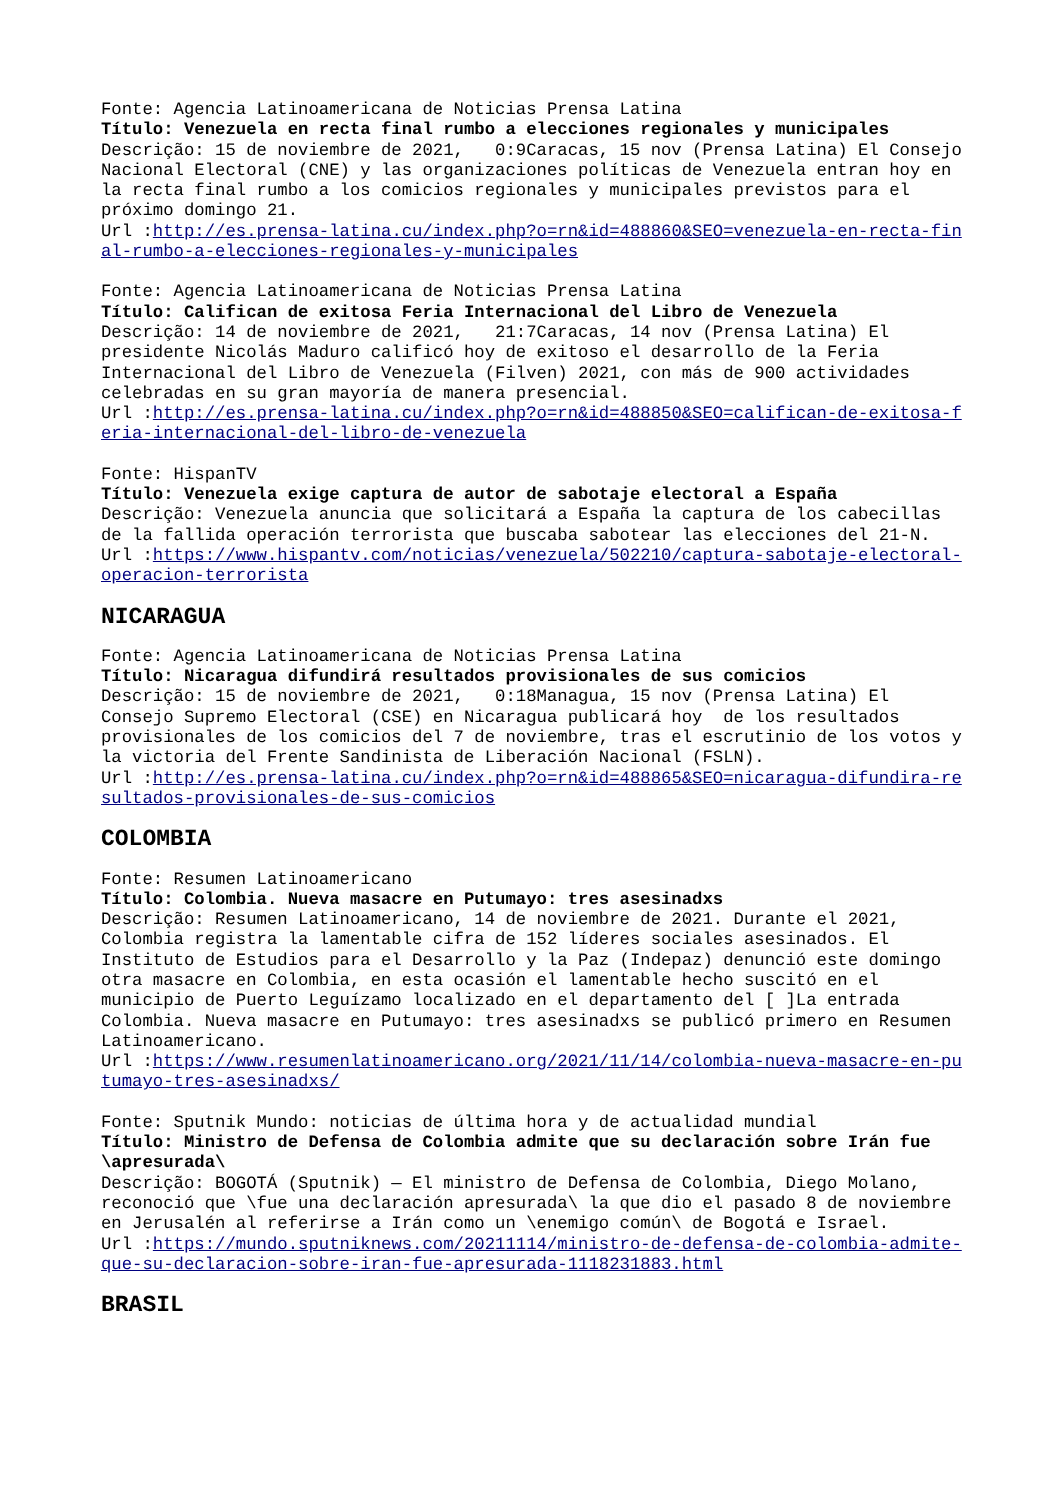Fonte: Agencia Latinoamericana de Noticias Prensa Latina
Título: Venezuela en recta final rumbo a elecciones regionales y municipales
Descrição: 15 de noviembre de 2021, 0:9Caracas, 15 nov (Prensa Latina) El Consejo Nacional Electoral (CNE) y las organizaciones políticas de Venezuela entran hoy en la recta final rumbo a los comicios regionales y municipales previstos para el próximo domingo 21.
Url :http://es.prensa-latina.cu/index.php?o=rn&id=488860&SEO=venezuela-en-recta-final-rumbo-a-elecciones-regionales-y-municipales
Fonte: Agencia Latinoamericana de Noticias Prensa Latina
Título: Califican de exitosa Feria Internacional del Libro de Venezuela
Descrição: 14 de noviembre de 2021, 21:7Caracas, 14 nov (Prensa Latina) El presidente Nicolás Maduro calificó hoy de exitoso el desarrollo de la Feria Internacional del Libro de Venezuela (Filven) 2021, con más de 900 actividades celebradas en su gran mayoría de manera presencial.
Url :http://es.prensa-latina.cu/index.php?o=rn&id=488850&SEO=califican-de-exitosa-feria-internacional-del-libro-de-venezuela
Fonte: HispanTV
Título: Venezuela exige captura de autor de sabotaje electoral a España
Descrição: Venezuela anuncia que solicitará a España la captura de los cabecillas de la fallida operación terrorista que buscaba sabotear las elecciones del 21-N.
Url :https://www.hispantv.com/noticias/venezuela/502210/captura-sabotaje-electoral-operacion-terrorista
NICARAGUA
Fonte: Agencia Latinoamericana de Noticias Prensa Latina
Título: Nicaragua difundirá resultados provisionales de sus comicios
Descrição: 15 de noviembre de 2021, 0:18Managua, 15 nov (Prensa Latina) El Consejo Supremo Electoral (CSE) en Nicaragua publicará hoy de los resultados provisionales de los comicios del 7 de noviembre, tras el escrutinio de los votos y la victoria del Frente Sandinista de Liberación Nacional (FSLN).
Url :http://es.prensa-latina.cu/index.php?o=rn&id=488865&SEO=nicaragua-difundira-resultados-provisionales-de-sus-comicios
COLOMBIA
Fonte: Resumen Latinoamericano
Título: Colombia. Nueva masacre en Putumayo: tres asesinadxs
Descrição: Resumen Latinoamericano, 14 de noviembre de 2021. Durante el 2021, Colombia registra la lamentable cifra de 152 líderes sociales asesinados. El Instituto de Estudios para el Desarrollo y la Paz (Indepaz) denunció este domingo otra masacre en Colombia, en esta ocasión el lamentable hecho suscitó en el municipio de Puerto Leguízamo localizado en el departamento del [ ]La entrada Colombia. Nueva masacre en Putumayo: tres asesinadxs se publicó primero en Resumen Latinoamericano.
Url :https://www.resumenlatinoamericano.org/2021/11/14/colombia-nueva-masacre-en-putumayo-tres-asesinadxs/
Fonte: Sputnik Mundo: noticias de última hora y de actualidad mundial
Título: Ministro de Defensa de Colombia admite que su declaración sobre Irán fue \apresurada\
Descrição: BOGOTÁ (Sputnik) — El ministro de Defensa de Colombia, Diego Molano, reconoció que \fue una declaración apresurada\ la que dio el pasado 8 de noviembre en Jerusalén al referirse a Irán como un \enemigo común\ de Bogotá e Israel.
Url :https://mundo.sputniknews.com/20211114/ministro-de-defensa-de-colombia-admite-que-su-declaracion-sobre-iran-fue-apresurada-1118231883.html
BRASIL